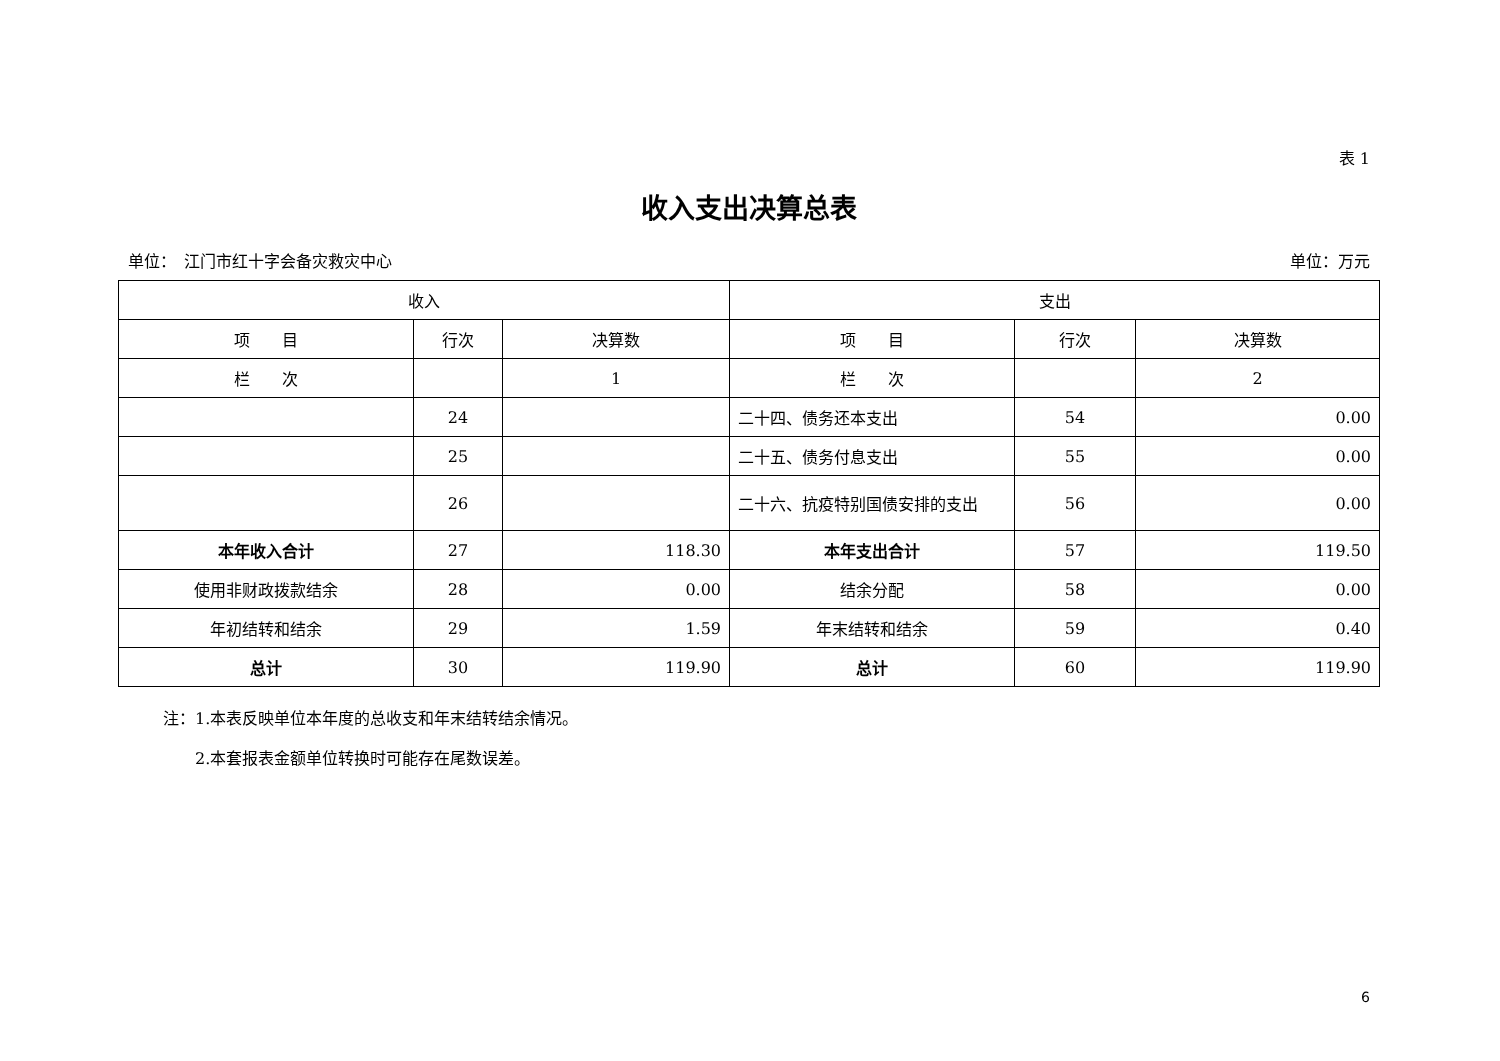表 1
收入支出决算总表
单位：　江门市红十字会备灾救灾中心 单位：万元
| 收入 | | | 支出 | | |
| --- | --- | --- | --- | --- | --- |
| 项 目 | 行次 | 决算数 | 项 目 | 行次 | 决算数 |
| 栏 次 | | 1 | 栏 次 | | 2 |
| | 24 | | 二十四、债务还本支出 | 54 | 0.00 |
| | 25 | | 二十五、债务付息支出 | 55 | 0.00 |
| | 26 | | 二十六、抗疫特别国债安排的支出 | 56 | 0.00 |
| 本年收入合计 | 27 | 118.30 | 本年支出合计 | 57 | 119.50 |
| 使用非财政拨款结余 | 28 | 0.00 | 结余分配 | 58 | 0.00 |
| 年初结转和结余 | 29 | 1.59 | 年末结转和结余 | 59 | 0.40 |
| 总计 | 30 | 119.90 | 总计 | 60 | 119.90 |
注：1.本表反映单位本年度的总收支和年末结转结余情况。
　　2.本套报表金额单位转换时可能存在尾数误差。
6